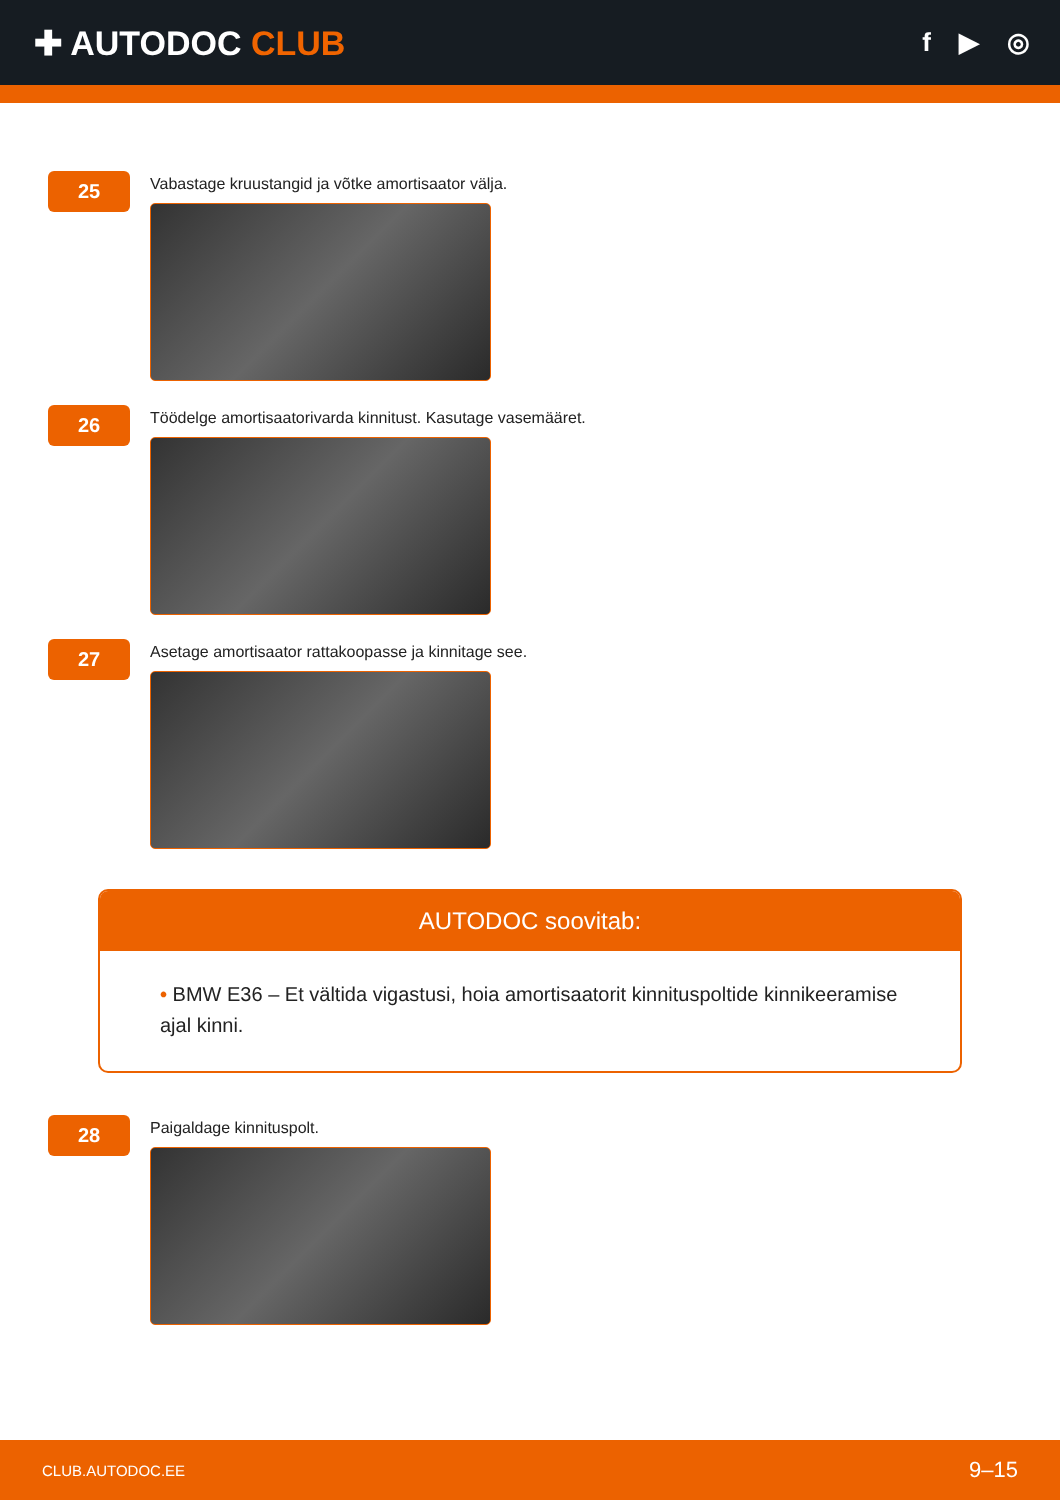✚ AUTODOC CLUB
f ▶ ◎
25
Vabastage kruustangid ja võtke amortisaator välja.
26
Töödelge amortisaatorivarda kinnitust. Kasutage vasemääret.
27
Asetage amortisaator rattakoopasse ja kinnitage see.
AUTODOC soovitab:
• BMW E36 – Et vältida vigastusi, hoia amortisaatorit kinnituspoltide kinnikeeramise ajal kinni.
28
Paigaldage kinnituspolt.
CLUB.AUTODOC.EE 9–15